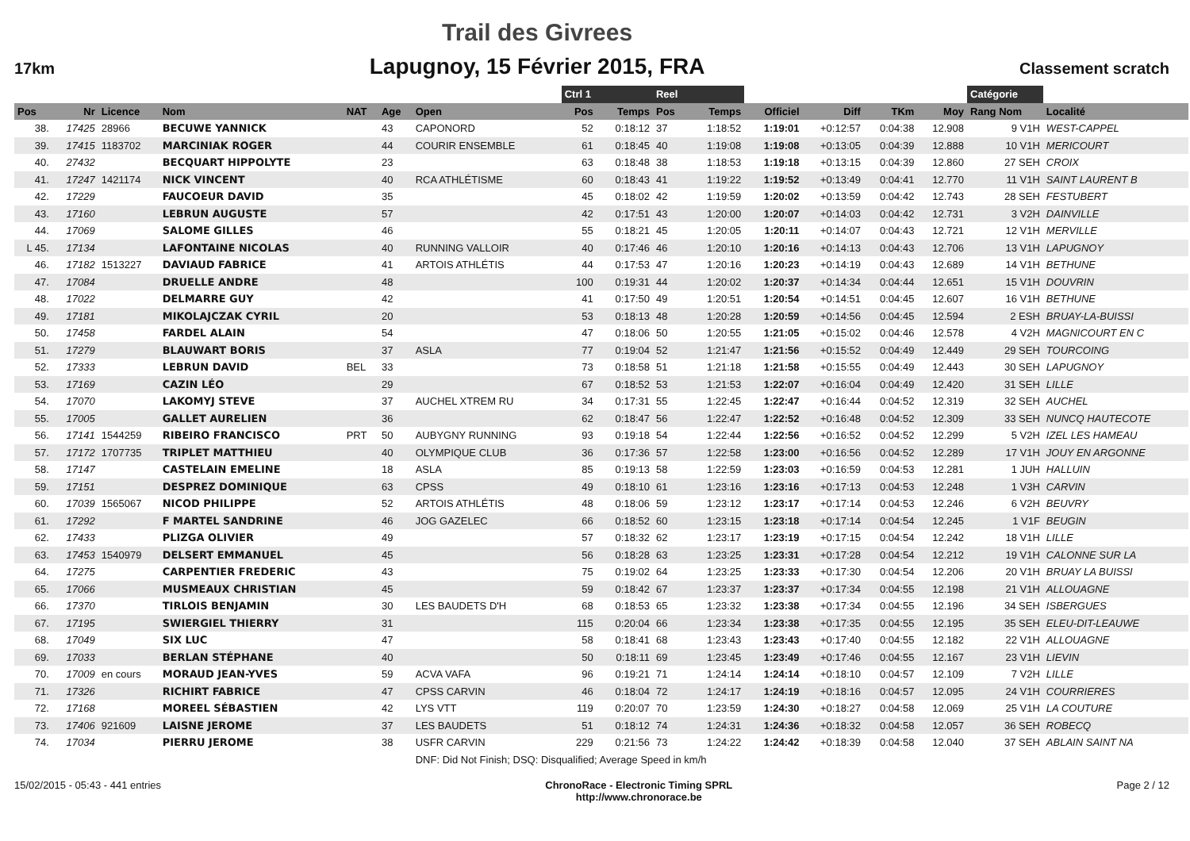17km
Trail des Givrees
Lapugnoy, 15 Février 2015, FRA
Classement scratch
| | | | | | | | Ctrl 1 | | Reel | | | | | | Catégorie | |
| --- | --- | --- | --- | --- | --- | --- | --- | --- | --- | --- | --- | --- | --- | --- | --- | --- |
| Pos | Nr | Licence | Nom | NAT | Age | Open | Pos | Temps | Pos | Temps | Officiel | Diff | TKm | Moy | Rang Nom | Localité |
| 38. | 17425 | 28966 | BECUWE YANNICK | | 43 | CAPONORD | 52 | 0:18:12 | 37 | 1:18:52 | 1:19:01 | +0:12:57 | 0:04:38 | 12.908 | 9 V1H | WEST-CAPPEL |
| 39. | 17415 | 1183702 | MARCINIAK ROGER | | 44 | COURIR ENSEMBLE | 61 | 0:18:45 | 40 | 1:19:08 | 1:19:08 | +0:13:05 | 0:04:39 | 12.888 | 10 V1H | MERICOURT |
| 40. | 27432 | | BECQUART HIPPOLYTE | | 23 | | 63 | 0:18:48 | 38 | 1:18:53 | 1:19:18 | +0:13:15 | 0:04:39 | 12.860 | 27 SEH | CROIX |
| 41. | 17247 | 1421174 | NICK VINCENT | | 40 | RCA ATHLÉTISME | 60 | 0:18:43 | 41 | 1:19:22 | 1:19:52 | +0:13:49 | 0:04:41 | 12.770 | 11 V1H | SAINT LAURENT B |
| 42. | 17229 | | FAUCOEUR DAVID | | 35 | | 45 | 0:18:02 | 42 | 1:19:59 | 1:20:02 | +0:13:59 | 0:04:42 | 12.743 | 28 SEH | FESTUBERT |
| 43. | 17160 | | LEBRUN AUGUSTE | | 57 | | 42 | 0:17:51 | 43 | 1:20:00 | 1:20:07 | +0:14:03 | 0:04:42 | 12.731 | 3 V2H | DAINVILLE |
| 44. | 17069 | | SALOME GILLES | | 46 | | 55 | 0:18:21 | 45 | 1:20:05 | 1:20:11 | +0:14:07 | 0:04:43 | 12.721 | 12 V1H | MERVILLE |
| L 45. | 17134 | | LAFONTAINE NICOLAS | | 40 | RUNNING VALLOIR | 40 | 0:17:46 | 46 | 1:20:10 | 1:20:16 | +0:14:13 | 0:04:43 | 12.706 | 13 V1H | LAPUGNOY |
| 46. | 17182 | 1513227 | DAVIAUD FABRICE | | 41 | ARTOIS ATHLÉTIS | 44 | 0:17:53 | 47 | 1:20:16 | 1:20:23 | +0:14:19 | 0:04:43 | 12.689 | 14 V1H | BETHUNE |
| 47. | 17084 | | DRUELLE ANDRE | | 48 | | 100 | 0:19:31 | 44 | 1:20:02 | 1:20:37 | +0:14:34 | 0:04:44 | 12.651 | 15 V1H | DOUVRIN |
| 48. | 17022 | | DELMARRE GUY | | 42 | | 41 | 0:17:50 | 49 | 1:20:51 | 1:20:54 | +0:14:51 | 0:04:45 | 12.607 | 16 V1H | BETHUNE |
| 49. | 17181 | | MIKOLAJCZAK CYRIL | | 20 | | 53 | 0:18:13 | 48 | 1:20:28 | 1:20:59 | +0:14:56 | 0:04:45 | 12.594 | 2 ESH | BRUAY-LA-BUISSI |
| 50. | 17458 | | FARDEL ALAIN | | 54 | | 47 | 0:18:06 | 50 | 1:20:55 | 1:21:05 | +0:15:02 | 0:04:46 | 12.578 | 4 V2H | MAGNICOURT EN C |
| 51. | 17279 | | BLAUWART BORIS | | 37 | ASLA | 77 | 0:19:04 | 52 | 1:21:47 | 1:21:56 | +0:15:52 | 0:04:49 | 12.449 | 29 SEH | TOURCOING |
| 52. | 17333 | | LEBRUN DAVID | BEL | 33 | | 73 | 0:18:58 | 51 | 1:21:18 | 1:21:58 | +0:15:55 | 0:04:49 | 12.443 | 30 SEH | LAPUGNOY |
| 53. | 17169 | | CAZIN LÉO | | 29 | | 67 | 0:18:52 | 53 | 1:21:53 | 1:22:07 | +0:16:04 | 0:04:49 | 12.420 | 31 SEH | LILLE |
| 54. | 17070 | | LAKOMYJ STEVE | | 37 | AUCHEL XTREM RU | 34 | 0:17:31 | 55 | 1:22:45 | 1:22:47 | +0:16:44 | 0:04:52 | 12.319 | 32 SEH | AUCHEL |
| 55. | 17005 | | GALLET AURELIEN | | 36 | | 62 | 0:18:47 | 56 | 1:22:47 | 1:22:52 | +0:16:48 | 0:04:52 | 12.309 | 33 SEH | NUNCQ HAUTECOTE |
| 56. | 17141 | 1544259 | RIBEIRO FRANCISCO | PRT | 50 | AUBYGNY RUNNING | 93 | 0:19:18 | 54 | 1:22:44 | 1:22:56 | +0:16:52 | 0:04:52 | 12.299 | 5 V2H | IZEL LES HAMEAU |
| 57. | 17172 | 1707735 | TRIPLET MATTHIEU | | 40 | OLYMPIQUE CLUB | 36 | 0:17:36 | 57 | 1:22:58 | 1:23:00 | +0:16:56 | 0:04:52 | 12.289 | 17 V1H | JOUY EN ARGONNE |
| 58. | 17147 | | CASTELAIN EMELINE | | 18 | ASLA | 85 | 0:19:13 | 58 | 1:22:59 | 1:23:03 | +0:16:59 | 0:04:53 | 12.281 | 1 JUH | HALLUIN |
| 59. | 17151 | | DESPREZ DOMINIQUE | | 63 | CPSS | 49 | 0:18:10 | 61 | 1:23:16 | 1:23:16 | +0:17:13 | 0:04:53 | 12.248 | 1 V3H | CARVIN |
| 60. | 17039 | 1565067 | NICOD PHILIPPE | | 52 | ARTOIS ATHLÉTIS | 48 | 0:18:06 | 59 | 1:23:12 | 1:23:17 | +0:17:14 | 0:04:53 | 12.246 | 6 V2H | BEUVRY |
| 61. | 17292 | | F MARTEL SANDRINE | | 46 | JOG GAZELEC | 66 | 0:18:52 | 60 | 1:23:15 | 1:23:18 | +0:17:14 | 0:04:54 | 12.245 | 1 V1F | BEUGIN |
| 62. | 17433 | | PLIZGA OLIVIER | | 49 | | 57 | 0:18:32 | 62 | 1:23:17 | 1:23:19 | +0:17:15 | 0:04:54 | 12.242 | 18 V1H | LILLE |
| 63. | 17453 | 1540979 | DELSERT EMMANUEL | | 45 | | 56 | 0:18:28 | 63 | 1:23:25 | 1:23:31 | +0:17:28 | 0:04:54 | 12.212 | 19 V1H | CALONNE SUR LA |
| 64. | 17275 | | CARPENTIER FREDERIC | | 43 | | 75 | 0:19:02 | 64 | 1:23:25 | 1:23:33 | +0:17:30 | 0:04:54 | 12.206 | 20 V1H | BRUAY LA BUISSI |
| 65. | 17066 | | MUSMEAUX CHRISTIAN | | 45 | | 59 | 0:18:42 | 67 | 1:23:37 | 1:23:37 | +0:17:34 | 0:04:55 | 12.198 | 21 V1H | ALLOUAGNE |
| 66. | 17370 | | TIRLOIS BENJAMIN | | 30 | LES BAUDETS D'H | 68 | 0:18:53 | 65 | 1:23:32 | 1:23:38 | +0:17:34 | 0:04:55 | 12.196 | 34 SEH | ISBERGUES |
| 67. | 17195 | | SWIERGIEL THIERRY | | 31 | | 115 | 0:20:04 | 66 | 1:23:34 | 1:23:38 | +0:17:35 | 0:04:55 | 12.195 | 35 SEH | ELEU-DIT-LEAUWE |
| 68. | 17049 | | SIX LUC | | 47 | | 58 | 0:18:41 | 68 | 1:23:43 | 1:23:43 | +0:17:40 | 0:04:55 | 12.182 | 22 V1H | ALLOUAGNE |
| 69. | 17033 | | BERLAN STÉPHANE | | 40 | | 50 | 0:18:11 | 69 | 1:23:45 | 1:23:49 | +0:17:46 | 0:04:55 | 12.167 | 23 V1H | LIEVIN |
| 70. | 17009 | en cours | MORAUD JEAN-YVES | | 59 | ACVA VAFA | 96 | 0:19:21 | 71 | 1:24:14 | 1:24:14 | +0:18:10 | 0:04:57 | 12.109 | 7 V2H | LILLE |
| 71. | 17326 | | RICHIRT FABRICE | | 47 | CPSS CARVIN | 46 | 0:18:04 | 72 | 1:24:17 | 1:24:19 | +0:18:16 | 0:04:57 | 12.095 | 24 V1H | COURRIERES |
| 72. | 17168 | | MOREEL SÉBASTIEN | | 42 | LYS VTT | 119 | 0:20:07 | 70 | 1:23:59 | 1:24:30 | +0:18:27 | 0:04:58 | 12.069 | 25 V1H | LA COUTURE |
| 73. | 17406 | 921609 | LAISNE JEROME | | 37 | LES BAUDETS | 51 | 0:18:12 | 74 | 1:24:31 | 1:24:36 | +0:18:32 | 0:04:58 | 12.057 | 36 SEH | ROBECQ |
| 74. | 17034 | | PIERRU JEROME | | 38 | USFR CARVIN | 229 | 0:21:56 | 73 | 1:24:22 | 1:24:42 | +0:18:39 | 0:04:58 | 12.040 | 37 SEH | ABLAIN SAINT NA |
| | | | | | | DNF: Did Not Finish; DSQ: Disqualified; Average Speed in km/h | | | | | | | | | | |
15/02/2015 - 05:43 - 441 entries
ChronoRace - Electronic Timing SPRL
http://www.chronorace.be
Page 2 / 12